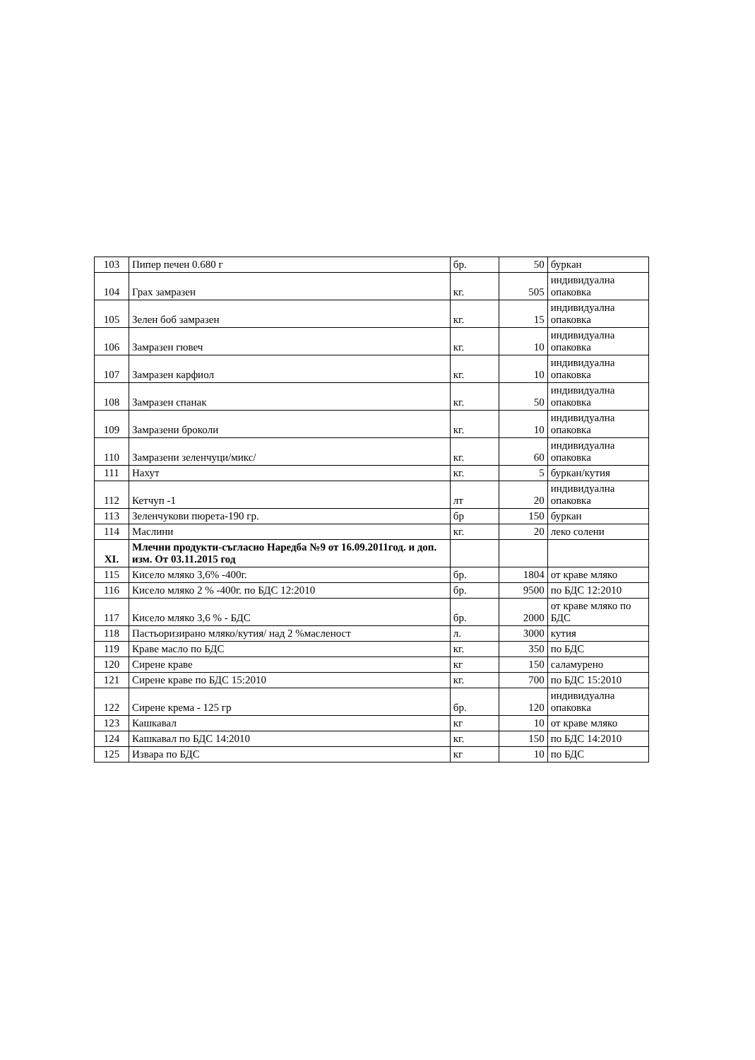| 103 | Пипер печен 0.680 г | бр. | 50 | буркан |
| 104 | Грах замразен | кг. | 505 | индивидуална опаковка |
| 105 | Зелен боб замразен | кг. | 15 | индивидуална опаковка |
| 106 | Замразен гювеч | кг. | 10 | индивидуална опаковка |
| 107 | Замразен карфиол | кг. | 10 | индивидуална опаковка |
| 108 | Замразен спанак | кг. | 50 | индивидуална опаковка |
| 109 | Замразени броколи | кг. | 10 | индивидуална опаковка |
| 110 | Замразени зеленчуци/микс/ | кг. | 60 | индивидуална опаковка |
| 111 | Нахут | кг. | 5 | буркан/кутия |
| 112 | Кетчуп -1 | лт | 20 | индивидуална опаковка |
| 113 | Зеленчукови пюрета-190 гр. | бр | 150 | буркан |
| 114 | Маслини | кг. | 20 | леко солени |
| XI. | Млечни продукти-съгласно Наредба №9 от 16.09.2011год. и доп. изм. От 03.11.2015 год | | | |
| 115 | Кисело мляко 3,6% -400г. | бр. | 1804 | от краве мляко |
| 116 | Кисело мляко 2 % -400г. по БДС 12:2010 | бр. | 9500 | по БДС 12:2010 |
| 117 | Кисело мляко 3,6 % - БДС | бр. | 2000 | от краве мляко по БДС |
| 118 | Пастьоризирано мляко/кутия/ над 2 %масленост | л. | 3000 | кутия |
| 119 | Краве масло по БДС | кг. | 350 | по БДС |
| 120 | Сирене краве | кг | 150 | саламурено |
| 121 | Сирене краве по БДС 15:2010 | кг. | 700 | по БДС 15:2010 |
| 122 | Сирене крема - 125 гр | бр. | 120 | индивидуална опаковка |
| 123 | Кашкавал | кг | 10 | от краве мляко |
| 124 | Кашкавал по БДС 14:2010 | кг. | 150 | по БДС 14:2010 |
| 125 | Извара по БДС | кг | 10 | по БДС |